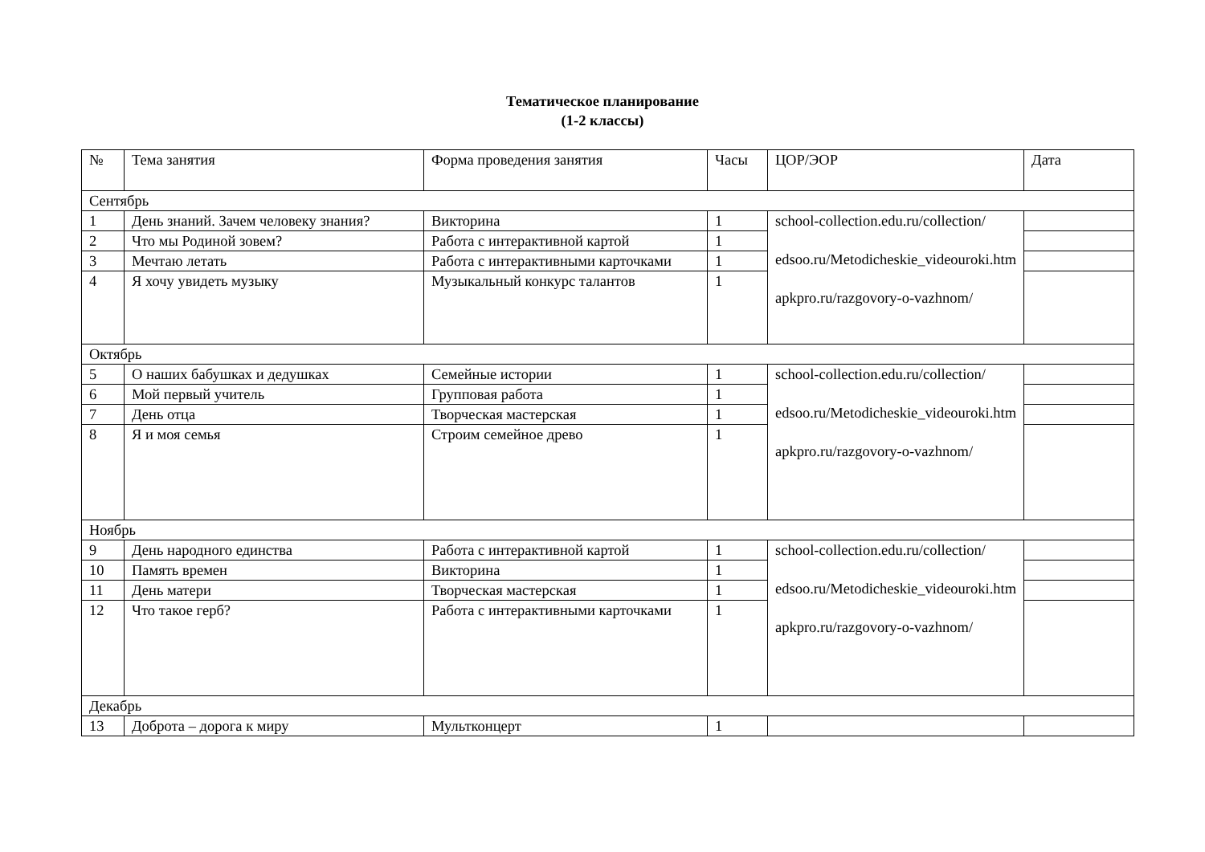Тематическое планирование
(1-2 классы)
| № | Тема занятия | Форма проведения занятия | Часы | ЦОР/ЭОР | Дата |
| Сентябрь | | | | | |
| 1 | День знаний. Зачем человеку знания? | Викторина | 1 | school-collection.edu.ru/collection/ edsoo.ru/Metodicheskie_videouroki.htm apkpro.ru/razgovory-o-vazhnom/ | |
| 2 | Что мы Родиной зовем? | Работа с интерактивной картой | 1 | | |
| 3 | Мечтаю летать | Работа с интерактивными карточками | 1 | | |
| 4 | Я хочу увидеть музыку | Музыкальный конкурс талантов | 1 | | |
| Октябрь | | | | | |
| 5 | О наших бабушках и дедушках | Семейные истории | 1 | school-collection.edu.ru/collection/ edsoo.ru/Metodicheskie_videouroki.htm apkpro.ru/razgovory-o-vazhnom/ | |
| 6 | Мой первый учитель | Групповая работа | 1 | | |
| 7 | День отца | Творческая мастерская | 1 | | |
| 8 | Я и моя семья | Строим семейное древо | 1 | | |
| Ноябрь | | | | | |
| 9 | День народного единства | Работа с интерактивной картой | 1 | school-collection.edu.ru/collection/ edsoo.ru/Metodicheskie_videouroki.htm apkpro.ru/razgovory-o-vazhnom/ | |
| 10 | Память времен | Викторина | 1 | | |
| 11 | День матери | Творческая мастерская | 1 | | |
| 12 | Что такое герб? | Работа с интерактивными карточками | 1 | | |
| Декабрь | | | | | |
| 13 | Доброта – дорога к миру | Мультконцерт | 1 | | |